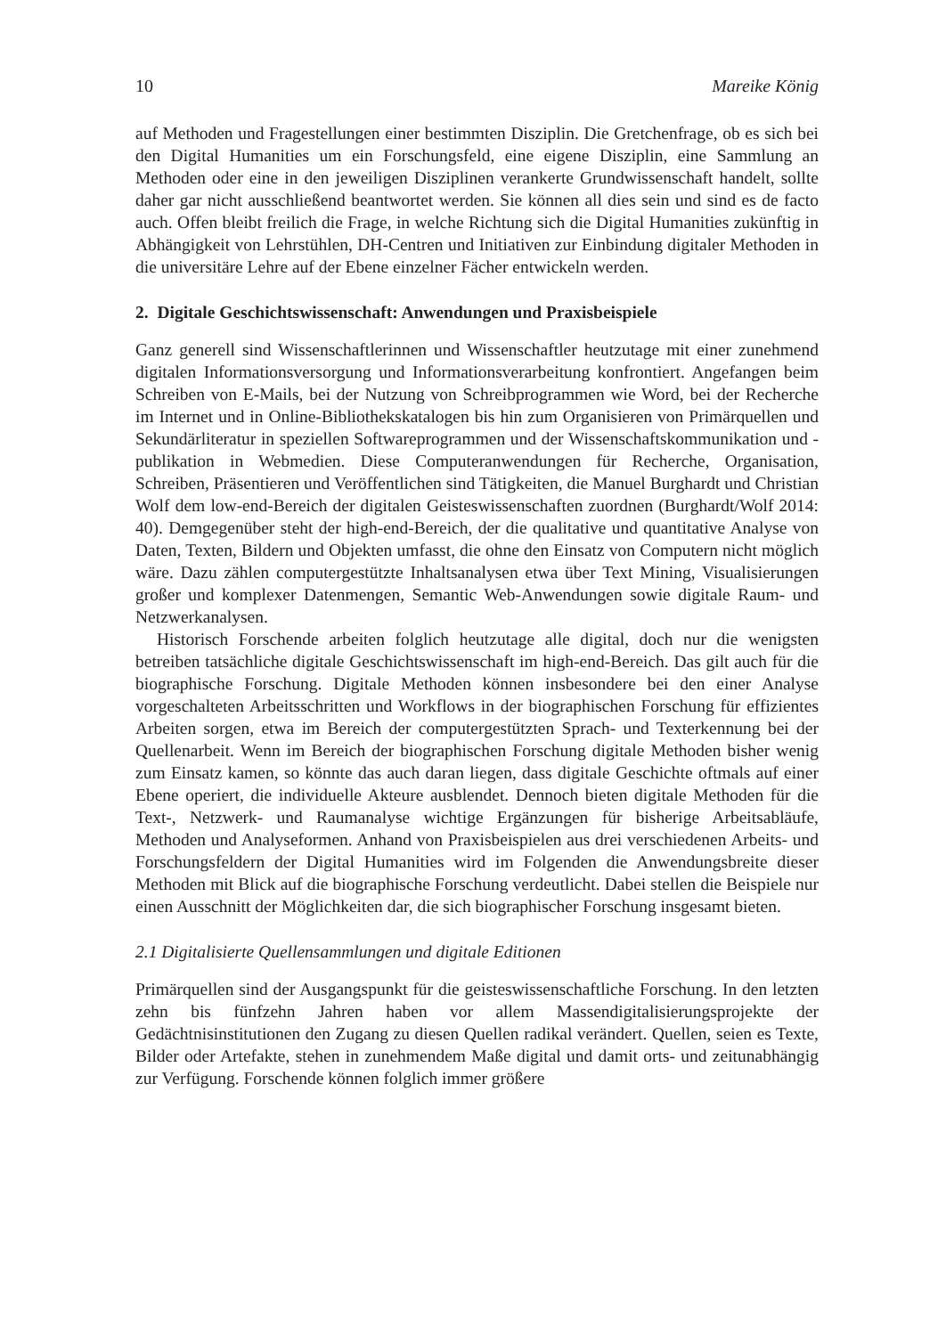10 Mareike König
auf Methoden und Fragestellungen einer bestimmten Disziplin. Die Gretchenfrage, ob es sich bei den Digital Humanities um ein Forschungsfeld, eine eigene Disziplin, eine Sammlung an Methoden oder eine in den jeweiligen Disziplinen verankerte Grundwissenschaft handelt, sollte daher gar nicht ausschließend beantwortet werden. Sie können all dies sein und sind es de facto auch. Offen bleibt freilich die Frage, in welche Richtung sich die Digital Humanities zukünftig in Abhängigkeit von Lehrstühlen, DH-Centren und Initiativen zur Einbindung digitaler Methoden in die universitäre Lehre auf der Ebene einzelner Fächer entwickeln werden.
2. Digitale Geschichtswissenschaft: Anwendungen und Praxisbeispiele
Ganz generell sind Wissenschaftlerinnen und Wissenschaftler heutzutage mit einer zunehmend digitalen Informationsversorgung und Informationsverarbeitung konfrontiert. Angefangen beim Schreiben von E-Mails, bei der Nutzung von Schreibprogrammen wie Word, bei der Recherche im Internet und in Online-Bibliothekskatalogen bis hin zum Organisieren von Primärquellen und Sekundärliteratur in speziellen Softwareprogrammen und der Wissenschaftskommunikation und -publikation in Webmedien. Diese Computeranwendungen für Recherche, Organisation, Schreiben, Präsentieren und Veröffentlichen sind Tätigkeiten, die Manuel Burghardt und Christian Wolf dem low-end-Bereich der digitalen Geisteswissenschaften zuordnen (Burghardt/Wolf 2014: 40). Demgegenüber steht der high-end-Bereich, der die qualitative und quantitative Analyse von Daten, Texten, Bildern und Objekten umfasst, die ohne den Einsatz von Computern nicht möglich wäre. Dazu zählen computergestützte Inhaltsanalysen etwa über Text Mining, Visualisierungen großer und komplexer Datenmengen, Semantic Web-Anwendungen sowie digitale Raum- und Netzwerkanalysen.
Historisch Forschende arbeiten folglich heutzutage alle digital, doch nur die wenigsten betreiben tatsächliche digitale Geschichtswissenschaft im high-end-Bereich. Das gilt auch für die biographische Forschung. Digitale Methoden können insbesondere bei den einer Analyse vorgeschalteten Arbeitsschritten und Workflows in der biographischen Forschung für effizientes Arbeiten sorgen, etwa im Bereich der computergestützten Sprach- und Texterkennung bei der Quellenarbeit. Wenn im Bereich der biographischen Forschung digitale Methoden bisher wenig zum Einsatz kamen, so könnte das auch daran liegen, dass digitale Geschichte oftmals auf einer Ebene operiert, die individuelle Akteure ausblendet. Dennoch bieten digitale Methoden für die Text-, Netzwerk- und Raumanalyse wichtige Ergänzungen für bisherige Arbeitsabläufe, Methoden und Analyseformen. Anhand von Praxisbeispielen aus drei verschiedenen Arbeits- und Forschungsfeldern der Digital Humanities wird im Folgenden die Anwendungsbreite dieser Methoden mit Blick auf die biographische Forschung verdeutlicht. Dabei stellen die Beispiele nur einen Ausschnitt der Möglichkeiten dar, die sich biographischer Forschung insgesamt bieten.
2.1 Digitalisierte Quellensammlungen und digitale Editionen
Primärquellen sind der Ausgangspunkt für die geisteswissenschaftliche Forschung. In den letzten zehn bis fünfzehn Jahren haben vor allem Massendigitalisierungsprojekte der Gedächtnisinstitutionen den Zugang zu diesen Quellen radikal verändert. Quellen, seien es Texte, Bilder oder Artefakte, stehen in zunehmendem Maße digital und damit orts- und zeitunabhängig zur Verfügung. Forschende können folglich immer größere